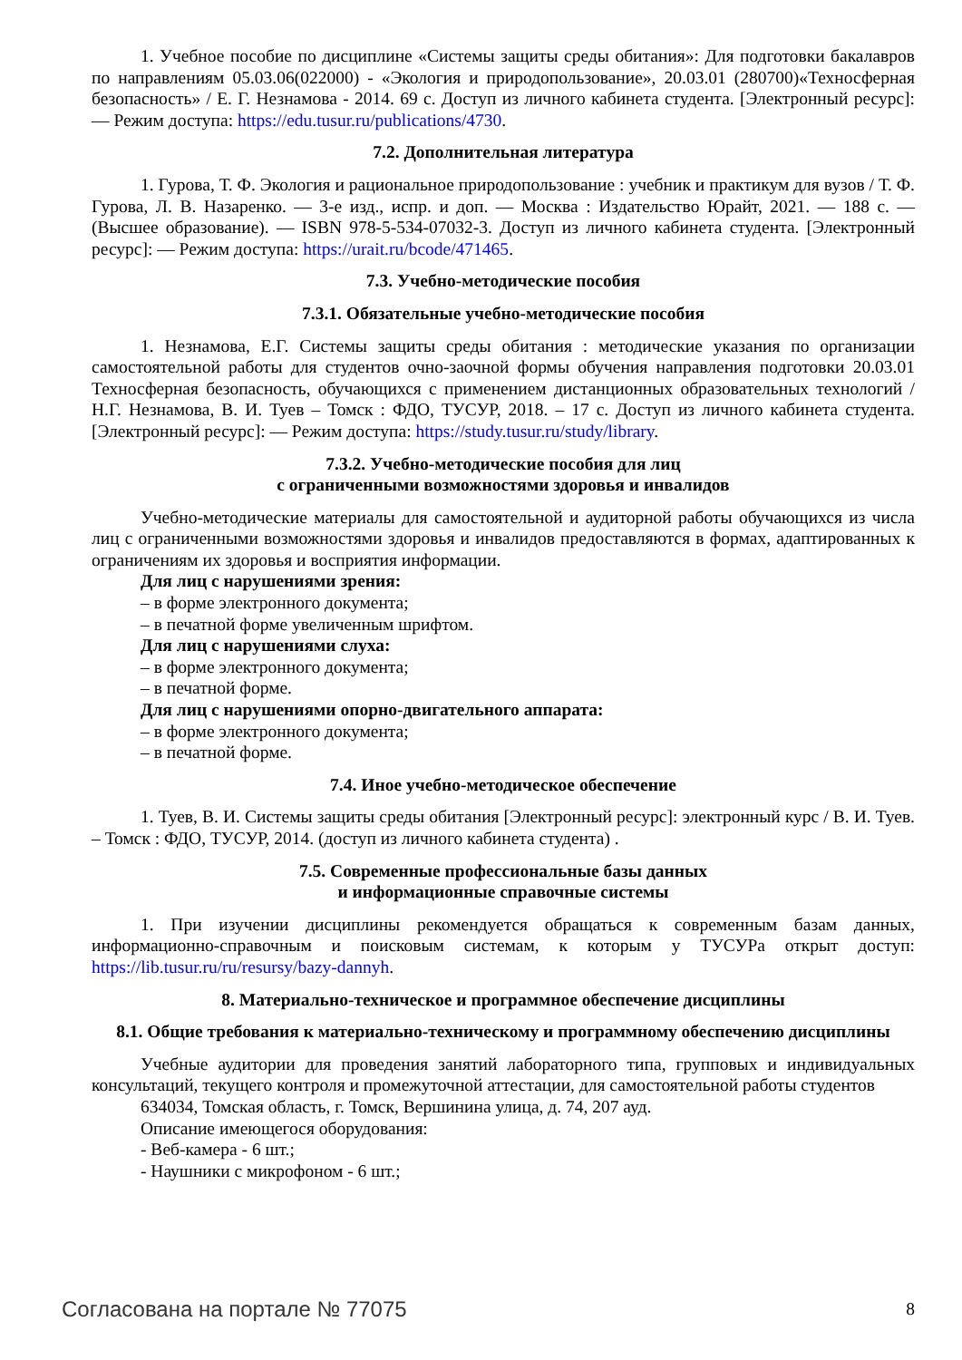1. Учебное пособие по дисциплине «Системы защиты среды обитания»: Для подготовки бакалавров по направлениям 05.03.06(022000) - «Экология и природопользование», 20.03.01 (280700)«Техносферная безопасность» / Е. Г. Незнамова - 2014. 69 с. Доступ из личного кабинета студента. [Электронный ресурс]: — Режим доступа: https://edu.tusur.ru/publications/4730.
7.2. Дополнительная литература
1. Гурова, Т. Ф. Экология и рациональное природопользование : учебник и практикум для вузов / Т. Ф. Гурова, Л. В. Назаренко. — 3-е изд., испр. и доп. — Москва : Издательство Юрайт, 2021. — 188 с. — (Высшее образование). — ISBN 978-5-534-07032-3. Доступ из личного кабинета студента. [Электронный ресурс]: — Режим доступа: https://urait.ru/bcode/471465.
7.3. Учебно-методические пособия
7.3.1. Обязательные учебно-методические пособия
1. Незнамова, Е.Г. Системы защиты среды обитания : методические указания по организации самостоятельной работы для студентов очно-заочной формы обучения направления подготовки 20.03.01 Техносферная безопасность, обучающихся с применением дистанционных образовательных технологий / Н.Г. Незнамова, В. И. Туев – Томск : ФДО, ТУСУР, 2018. – 17 с. Доступ из личного кабинета студента. [Электронный ресурс]: — Режим доступа: https://study.tusur.ru/study/library.
7.3.2. Учебно-методические пособия для лиц
с ограниченными возможностями здоровья и инвалидов
Учебно-методические материалы для самостоятельной и аудиторной работы обучающихся из числа лиц с ограниченными возможностями здоровья и инвалидов предоставляются в формах, адаптированных к ограничениям их здоровья и восприятия информации.
Для лиц с нарушениями зрения:
– в форме электронного документа;
– в печатной форме увеличенным шрифтом.
Для лиц с нарушениями слуха:
– в форме электронного документа;
– в печатной форме.
Для лиц с нарушениями опорно-двигательного аппарата:
– в форме электронного документа;
– в печатной форме.
7.4. Иное учебно-методическое обеспечение
1. Туев, В. И. Системы защиты среды обитания [Электронный ресурс]: электронный курс / В. И. Туев. – Томск : ФДО, ТУСУР, 2014. (доступ из личного кабинета студента) .
7.5. Современные профессиональные базы данных
и информационные справочные системы
1. При изучении дисциплины рекомендуется обращаться к современным базам данных, информационно-справочным и поисковым системам, к которым у ТУСУРа открыт доступ: https://lib.tusur.ru/ru/resursy/bazy-dannyh.
8. Материально-техническое и программное обеспечение дисциплины
8.1. Общие требования к материально-техническому и программному обеспечению дисциплины
Учебные аудитории для проведения занятий лабораторного типа, групповых и индивидуальных консультаций, текущего контроля и промежуточной аттестации, для самостоятельной работы студентов
634034, Томская область, г. Томск, Вершинина улица, д. 74, 207 ауд.
Описание имеющегося оборудования:
- Веб-камера - 6 шт.;
- Наушники с микрофоном - 6 шт.;
Согласована на портале № 77075 8